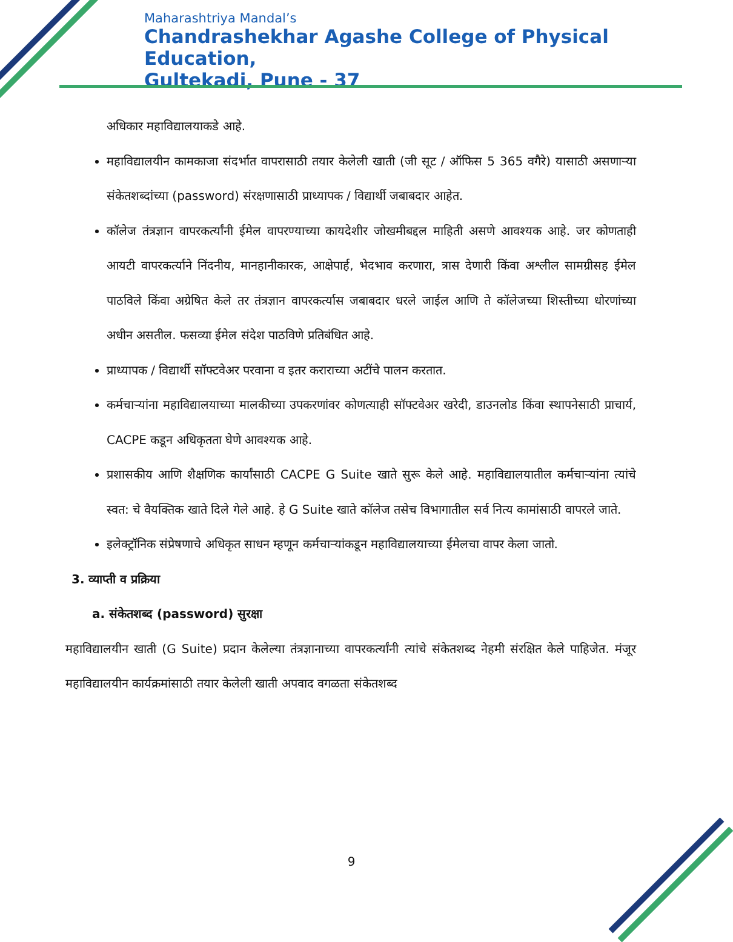Maharashtriya Mandal’s
Chandrashekhar Agashe College of Physical Education,
Gultekadi, Pune - 37
अधिकार महाविद्यालयाकडे आहे.
महाविद्यालयीन कामकाजा संदर्भात वापरासाठी तयार केलेली खाती (जी सूट / ऑफिस 5 365 वगैरे) यासाठी असणाऱ्या संकेतशब्दांच्या (password) संरक्षणासाठी प्राध्यापक / विद्यार्थी जबाबदार आहेत.
कॉलेज तंत्रज्ञान वापरकर्त्यांनी ईमेल वापरण्याच्या कायदेशीर जोखमीबद्दल माहिती असणे आवश्यक आहे. जर कोणताही आयटी वापरकर्त्याने निंदनीय, मानहानीकारक, आक्षेपार्ह, भेदभाव करणारा, त्रास देणारी किंवा अश्लील सामग्रीसह ईमेल पाठविले किंवा अग्रेषित केले तर तंत्रज्ञान वापरकर्त्यास जबाबदार धरले जाईल आणि ते कॉलेजच्या शिस्तीच्या धोरणांच्या अधीन असतील. फसव्या ईमेल संदेश पाठविणे प्रतिबंधित आहे.
प्राध्यापक / विद्यार्थी सॉफ्टवेअर परवाना व इतर कराराच्या अटींचे पालन करतात.
कर्मचाऱ्यांना महाविद्यालयाच्या मालकीच्या उपकरणांवर कोणत्याही सॉफ्टवेअर खरेदी, डाउनलोड किंवा स्थापनेसाठी प्राचार्य, CACPE कडून अधिकृतता घेणे आवश्यक आहे.
प्रशासकीय आणि शैक्षणिक कार्यांसाठी CACPE G Suite खाते सुरू केले आहे. महाविद्यालयातील कर्मचाऱ्यांना त्यांचे स्वत: चे वैयक्तिक खाते दिले गेले आहे. हे G Suite खाते कॉलेज तसेच विभागातील सर्व नित्य कामांसाठी वापरले जाते.
इलेक्ट्रॉनिक संप्रेषणाचे अधिकृत साधन म्हणून कर्मचाऱ्यांकडून महाविद्यालयाच्या ईमेलचा वापर केला जातो.
3. व्याप्ती व प्रक्रिया
a. संकेतशब्द (password) सुरक्षा
महाविद्यालयीन खाती (G Suite) प्रदान केलेल्या तंत्रज्ञानाच्या वापरकर्त्यांनी त्यांचे संकेतशब्द नेहमी संरक्षित केले पाहिजेत. मंजूर महाविद्यालयीन कार्यक्रमांसाठी तयार केलेली खाती अपवाद वगळता संकेतशब्द
9